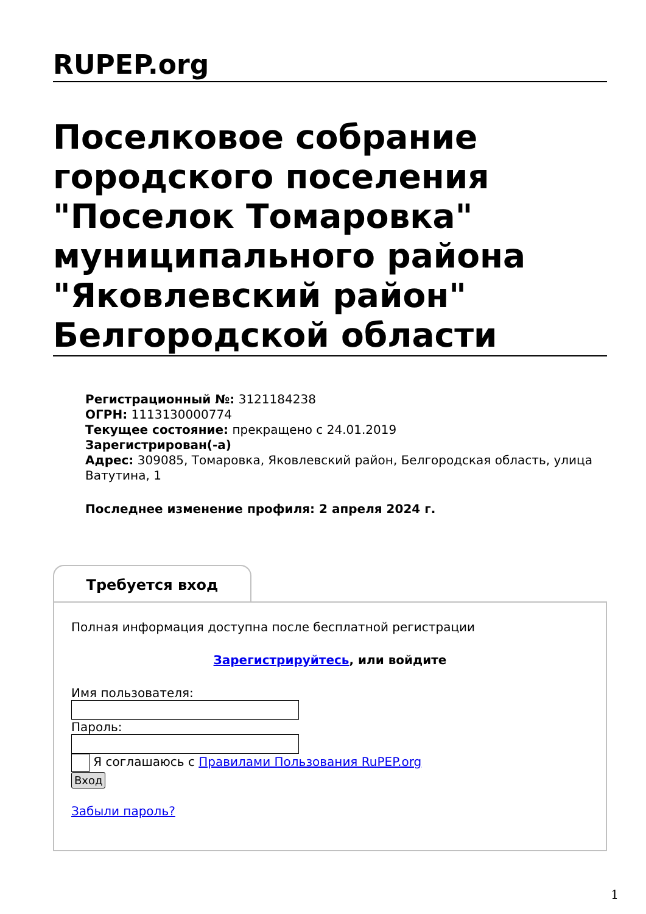RUPEP.org
Поселковое собрание городского поселения "Поселок Томаровка" муниципального района "Яковлевский район" Белгородской области
Регистрационный №: 3121184238
ОГРН: 1113130000774
Текущее состояние: прекращено с 24.01.2019
Зарегистрирован(-а)
Адрес: 309085, Томаровка, Яковлевский район, Белгородская область, улица Ватутина, 1
Последнее изменение профиля: 2 апреля 2024 г.
Требуется вход
Полная информация доступна после бесплатной регистрации
Зарегистрируйтесь, или войдите
Имя пользователя:
Пароль:
Я соглашаюсь с Правилами Пользования RuPEP.org
Вход
Забыли пароль?
1